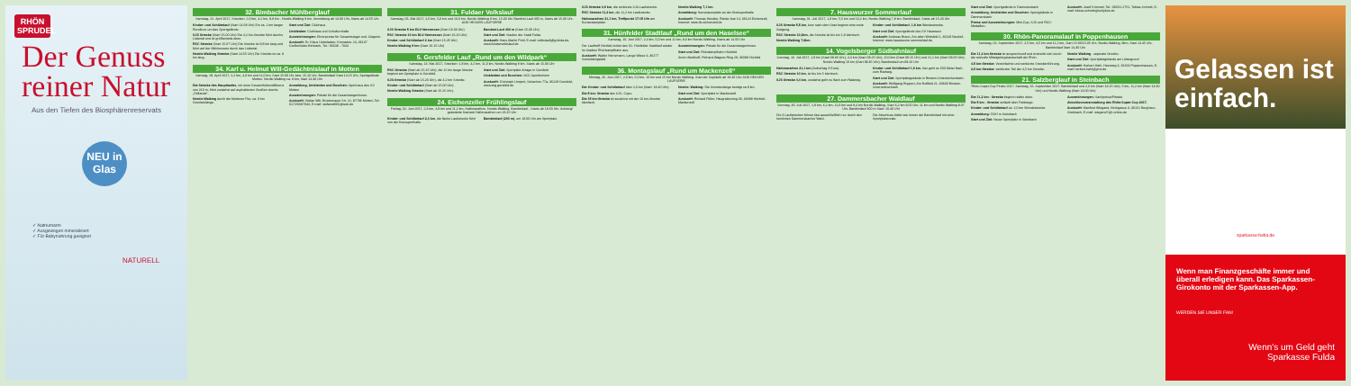RHÖN SPRUDEL
Der Genuss reiner Natur
Aus den Tiefen des Biosphärenreservats
NEU in Glas
✓ Natriumarm
✓ Ausgewogen mineralisiert
✓ Für Babynahrung geeignet
NATURELL
32. Bimbacher Mühlberglauf
Samstag, 22. April 2017, Strecken: 2,0 km, 4,2 km, 9,8 km - Nordic-Walking 8 km. Anmeldung ab 13.00 Uhr, Starts ab 14.55 Uhr
Kinder- und Schülerlauf (Start 14.58 Uhr) Ein ca. 2 km langer Rundkurs um das Sportgelände.
SJS Strecke (Start 15.00 Uhr) Die 4,2 km-Strecke führt durchs Lüdertal und ist größtenteils eben.
RSC Strecke (Start 15.07 Uhr) Die Strecke ist 9,8 km lang und führt auf der Mühlenroute durch das Lüdertal.
Nordic-Walking Strecke (Start 14.55 Uhr) Die Strecke ist ca. 8 km lang.
Start und Ziel: Clubhaus
Umkleiden: Clubhaus und Schulturnhalle
Auszeichnungen: Ehrenpreise für Gesamtsieger und -Siegerin.
Auskunft: Dr. Klaus Uebelacker, Konradstr. 24, 36137 Großenlüder-Bimbach, Tel.: 06648 - 7044
34. Karl u. Helmut Will-Gedächtnislauf in Motten
Samsag, 29. April 2017, 2,2 km, 4,3 km und 11,0 km, Start 15.00 Uhr bzw. 15.10 Uhr. Bambinilauf Start 14.15 Uhr, Sportgelände Motten. Nordic-Walking ca. 8 km, Start 14.30 Uhr
Die Strecke des Hauptlaufes, mit einer Gesamthöhendifferenz von 210 m, führt zunächst auf asphaltierten Straßen durchs „Döllautal“.
Nordic-Walking durch die Mottener Flur, ca. 8 km Streckenlänge.
Anmeldung, Umkleiden und Duschen: Sporthaus des SC Motten
Auszeichnungen: Pokale für die Gesamtsieger/innen.
Auskunft: Stefan Will, Brückenauer Str. 22, 97786 Motten, Tel.: 0172/6687843, E-mail: stefanwill66@web.de
31. Fuldaer Volkslauf
Samstag, 06. Mai 2017, 2,0 km, 5,0 km und 10,0 km, Nordic-Walking 8 km. 15.30 Uhr Bambini-Lauf 400 m, Starts ab 15.30 Uhr. AOK HESSEN LAUFSERIE
SJS Strecke 5 km DLV-Vermessen (Start 16.00 Uhr)
RSC Strecke 10 km DLV-Vermessen (Start 16.10 Uhr)
Kinder- und Schülerlauf 2 km (Start 15.45 Uhr)
Nordic-Walking 8 km (Start 16.15 Uhr)
Bambini-Lauf 400 m (Start 15.30 Uhr)
Start und Ziel: Stadion der Stadt Fulda
Auskunft: Hans-Martin Pohl, E-mail: volkslauf@lg-fulda.de, www.fuldaervolkslauf.de
5. Gersfelder Lauf „Rund um den Wildpark“
Samstag, 13. Mai 2017, Strecken: 1,8 km, 4,2 km, 11,0 km, Nordic-Walking 8 km. Starts ab 15.00 Uhr
RSC-Strecke (Start ab 15.15 Uhr), die 11 km lange Strecke beginnt am Sportplatz in Gersfeld.
SJS-Strecke (Start ab 15.20 Uhr), die 4,2 km Strecke.
Kinder- und Schülerlauf (Start ab 15.00 Uhr).
Nordic-Walking Strecke (Start ab 15.15 Uhr).
Start und Ziel: Sportplatz Anlage in Gersfeld
Umkleiden und Duschen: SKG Sportlerheim
Auskunft: Christoph Limpert, Schachen 77a, 36129 Gersfeld, www.skg-gersfeld.de
24. Eichenzeller Frühlingslauf
Freitag, 02. Juni 2017, 2,3 km, 4,9 km und 11,2 km, Halbmarathon, Nordic-Walking, Bambinilauf - Starts ab 18.50 Uhr. Achtung! geänderte Startzeit Halbmarathon um 18.15 Uhr
Kinder- und Schülerlauf 2,3 km, die flache Laufstrecke führt von der Kreissporthalle.
Bambinilauf (200 m), um 18.00 Uhr am Sportplatz.
SJS Strecke 4,9 km, die verkürzte SJS-Laufstrecke.
RSC Strecke 11,2 km, die 11,2 km Laufstrecke.
Halbmarathon 21,1 km, Treffpunkt 17:15 Uhr am Kunstrasenplatz.
Nordic-Walking 7,1 km.
Anmeldung: Kunstrasenplatz an der Kreissporthalle
Auskunft: Thomas Hendler, Rieder Aue 14, 36124 Eichenzell, Internet: www.tlv-eichenzell.de
31. Hünfelder Stadtlauf „Rund um den Haselsee“
Samstag, 10. Juni 2017, 2,4 km, 5,0 km und 11 km, 8,3 km Nordic-Walking, Starts ab 14.50 Uhr
Der Lauftreff Hünfeld richtet den 31. Hünfelder Stadtlauf wieder im Stadion Rhönkampfbahn aus.
Auskunft: Walter Heinemann, Lange Wiese 4, 36277 Schenklengsfeld
Auszeichnungen: Pokale für die Gesamtsieger/innen.
Start und Ziel: Rhönkampfbahn Hünfeld
Armin Beckhoff, Richard-Wagner-Ring 28, 36088 Hünfeld
36. Montagslauf „Rund um Mackenzell“
Montag, 26. Juni 2017, 2,0 km, 5,0 km, 10 km und 15 km Nordic-Walking. Start der Cupläufe ab 18.40 Uhr. AOK HESSEN LAUFSERIE
Der Kinder- und Schülerlauf über 2,0 km (Start: 18.40 Uhr).
Die 5 km- Strecke des SJS- Cups.
Die 15 km-Strecke ist zunächst mit der 10 km-Strecke identisch.
Nordic- Walking: Die Streckenlänge beträgt ca 9 km.
Start und Ziel: Sportplatz in Mackenzell
Auskunft: Richard Füller, Haugrabenring 33, 36088 Hünfeld - Mackenzell
7. Hauswurzer Sommerlauf
Samstag, 01. Juli 2017, 1,8 km, 5,5 km und 10,2 km, Nordic-Walking 7,8 km. Bambinilauf, Starts ab 15.40 Uhr
SJS Strecke 5,5 km, kurz nach dem Start beginnt eine erste Steigung.
RSC Strecke 10,2km, die Strecke ist bis km 1,8 identisch.
Nordic-Walking 7,8km.
Kinder- und Schülerlauf, 1,8 km Wendestrecke.
Start und Ziel: Sportgelände des SV Hauswurz
Auskunft: Andreas Braun, Am alten Wirtsfeld 1, 36119 Neuhof, Internet: www.hauswurzer-sommerlauf.de
14. Vogelsberger Südbahnlauf
Sonntag, 16. Juli 2017, 1,9 km (Start 09.30 Uhr), 4,4 km (Start 09.25 Uhr), 10,0 km (Start 09.15 Uhr) und 21,1 km (Start 09.00 Uhr), Nordic-Walking 10 km (Start 09.35 Uhr). Bambinilauf um 09.20 Uhr
Halbmarathon 21,1 km (Aufschlag 3 Euro).
RSC Strecke 10 km, ist bis km 5 identisch.
SJS Strecke 4,4 km, zunächst geht es flach zum Radweg.
Kinder- und Schülerlauf 1,9 km, hier geht es 500 Meter flach zum Radweg.
Start und Ziel: Sportplatzgelände in Birstein-Unterreichenbach.
Auskunft: Wolfgang Ruppert, Am Nollfeld 21, 63633 Birstein-Unterreichenbach
27. Dammersbacher Waldlauf
Sonntag, 30. Juli 2017, 1,8 km, 6,2 km, 11,0 km und 8,4 km Nordic-Walking. Start 6,2 km 9.00 Uhr, 11 km und Nordic-Walking 9.07 Uhr, Bambinilauf 300 m Start: 10.40 Uhr
Die 3 Laufstrecken führen fast ausschließlich nur durch den herrlichen Dammersbacher Wald.
Der Abschluss bildet wie immer der Bambinilauf mit einer Sportplatzrunde.
Start und Ziel: Sportgelände in Dammersbach
Anmeldung, Umkleiden und Duschen: Sportgelände in Dammersbach
Preise und Auszeichnungen: Mini-Cup, SJS und RSC: Medaillen.
Auskunft: Josef Krimmel, Tel.: 06652-2751, Tobias Schmitt, E-mail: tobias.schmitt@unitybox.de
30. Rhön-Panoramalauf in Poppenhausen
Samstag, 02. September 2017, 2,5 km, 4,5 km und 11,2 km, Start 15.00/15.05 Uhr, Nordic-Walking, 9km, Start 14.45 Uhr, Bambinilauf Start 14.30 Uhr
Die 11,2 km-Strecke ist anspruchsvoll und erstreckt sich durch die reizvolle Mittelgebirgslandschaft der Rhön.
4,5 km-Strecke: Vereinfachte und verkürzte Streckenführung.
2,5 km-Strecke: verkürzter Teil der 4,5 km Strecke.
Nordic Walking - seperate Strecke.
Start und Ziel: Sportplatzgelände am Lüttergrund
Auskunft: Herbert Hahl, Heerweg 3, 36163 Poppenhausen, E-mail: herbert.hahl@gmx.de
21. Salzberglauf in Steinbach
Rhön-Super-Cup Finale 2017. Samstag, 16. September 2017. Bambinilauf und 2,0 km (Start 13.15 Uhr), 5 km, 11,2 km (Start 13.30 Uhr) und Nordic-Walking (Start 13.00 Uhr)
Die 11,2 km - Strecke beginnt relativ eben.
Die 5 km - Strecke verläuft über Feldwege.
Kinder- und Schülerlauf ca. 2,0 km Wendestrecke.
Anmeldung: DGH in Steinbach
Start und Ziel: Neuer Sportplatz in Steinbach
Auszeichnungen: Sachpreise/Pokale.
Abschlussveranstaltung des Rhön-Super-Cup 2017.
Auskunft: Manfred Wiegand, Kirchgasse 3, 36151 Burghaun-Steinbach, E-mail: wiegand7@t-online.de
Gelassen ist einfach.
sparkasse-fulda.de
Wenn man Finanzgeschäfte immer und überall erledigen kann. Das Sparkassen-Girokonto mit der Sparkassen-App.
WERDEN SIE UNSER FAN!
Wenn's um Geld geht
Sparkasse Fulda